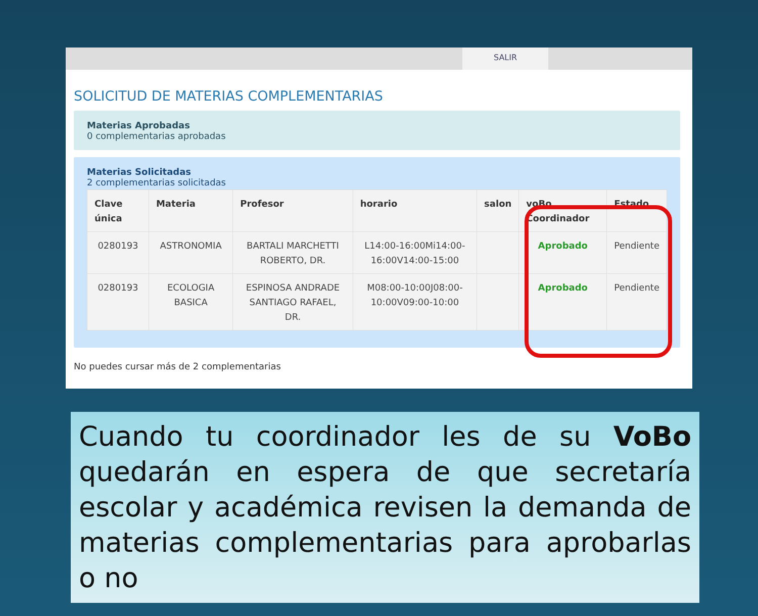SALIR
SOLICITUD DE MATERIAS COMPLEMENTARIAS
Materias Aprobadas
0 complementarias aprobadas
Materias Solicitadas
2 complementarias solicitadas
| Clave única | Materia | Profesor | horario | salon | voBo Coordinador | Estado |
| --- | --- | --- | --- | --- | --- | --- |
| 0280193 | ASTRONOMIA | BARTALI MARCHETTI ROBERTO, DR. | L14:00-16:00Mi14:00-16:00V14:00-15:00 | | Aprobado | Pendiente |
| 0280193 | ECOLOGIA BASICA | ESPINOSA ANDRADE SANTIAGO RAFAEL, DR. | M08:00-10:00J08:00-10:00V09:00-10:00 | | Aprobado | Pendiente |
No puedes cursar más de 2 complementarias
Cuando tu coordinador les de su VoBo quedarán en espera de que secretaría escolar y académica revisen la demanda de materias complementarias para aprobarlas o no